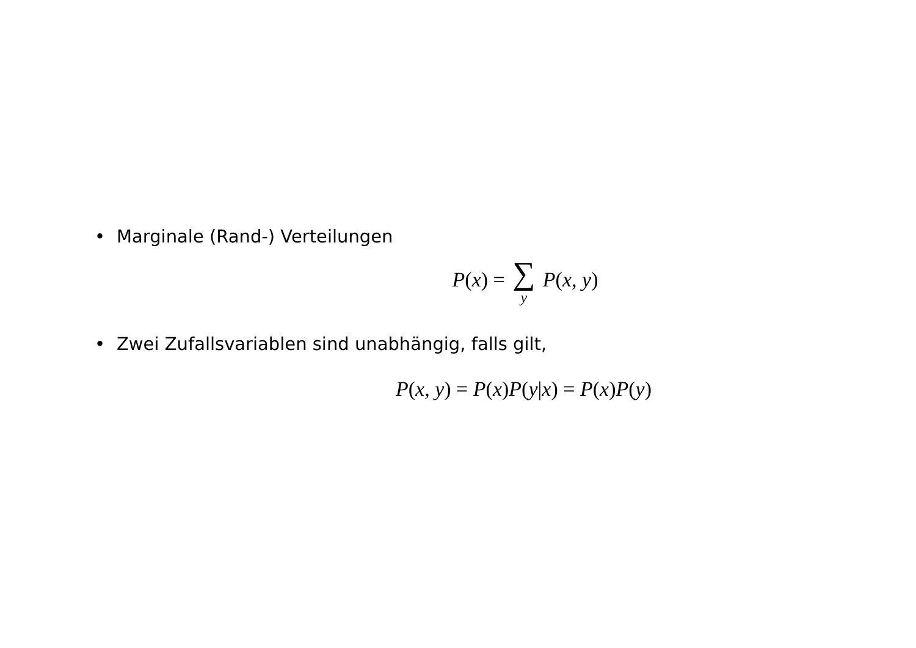• Marginale (Rand-) Verteilungen
P(x) = ∑ y P(x, y)
• Zwei Zufallsvariablen sind unabhängig, falls gilt,
P(x, y) = P(x)P(y|x) = P(x)P(y)